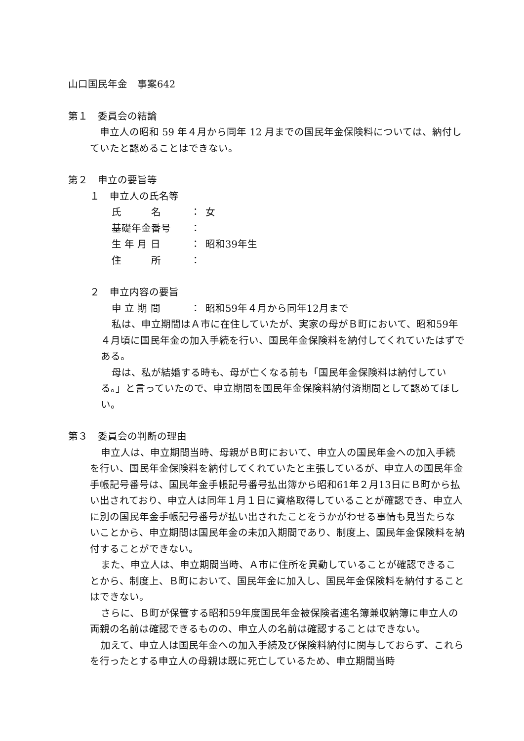山口国民年金　事案642
第１　委員会の結論
申立人の昭和 59 年４月から同年 12 月までの国民年金保険料については、納付していたと認めることはできない。
第２　申立の要旨等
１　申立人の氏名等
氏　　　名 ： 女
基礎年金番号 ：
生 年 月 日 ： 昭和39年生
住　　　所 ：
２　申立内容の要旨
申 立 期 間 ： 昭和59年４月から同年12月まで
私は、申立期間はＡ市に在住していたが、実家の母がＢ町において、昭和59年４月頃に国民年金の加入手続を行い、国民年金保険料を納付してくれていたはずである。
母は、私が結婚する時も、母が亡くなる前も「国民年金保険料は納付している。」と言っていたので、申立期間を国民年金保険料納付済期間として認めてほしい。
第３　委員会の判断の理由
申立人は、申立期間当時、母親がＢ町において、申立人の国民年金への加入手続を行い、国民年金保険料を納付してくれていたと主張しているが、申立人の国民年金手帳記号番号は、国民年金手帳記号番号払出簿から昭和61年２月13日にＢ町から払い出されており、申立人は同年１月１日に資格取得していることが確認でき、申立人に別の国民年金手帳記号番号が払い出されたことをうかがわせる事情も見当たらないことから、申立期間は国民年金の未加入期間であり、制度上、国民年金保険料を納付することができない。
また、申立人は、申立期間当時、Ａ市に住所を異動していることが確認できることから、制度上、Ｂ町において、国民年金に加入し、国民年金保険料を納付することはできない。
さらに、Ｂ町が保管する昭和59年度国民年金被保険者連名簿兼収納簿に申立人の両親の名前は確認できるものの、申立人の名前は確認することはできない。
加えて、申立人は国民年金への加入手続及び保険料納付に関与しておらず、これらを行ったとする申立人の母親は既に死亡しているため、申立期間当時